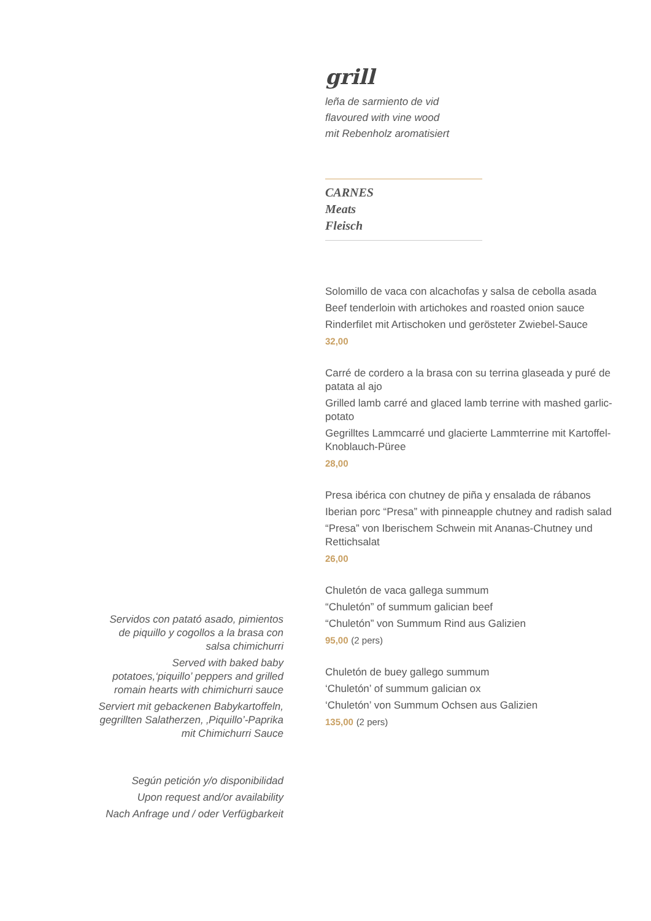grill
leña de sarmiento de vid
flavoured with vine wood
mit Rebenholz aromatisiert
CARNES
Meats
Fleisch
Solomillo de vaca con alcachofas y salsa de cebolla asada
Beef tenderloin with artichokes and roasted onion sauce
Rinderfilet mit Artischoken und gerösteter Zwiebel-Sauce
32,00
Carré de cordero a la brasa con su terrina glaseada y puré de patata al ajo
Grilled lamb carré and glaced lamb terrine with mashed garlic-potato
Gegrilltes Lammcarré und glacierte Lammterrine mit Kartoffel-Knoblauch-Püree
28,00
Presa ibérica con chutney de piña y ensalada de rábanos
Iberian porc “Presa” with pinneapple chutney and radish salad
“Presa” von Iberischem Schwein mit Ananas-Chutney und Rettichsalat
26,00
Chuletón de vaca gallega summum
“Chuletón” of summum galician beef
“Chuletón” von Summum Rind aus Galizien
95,00 (2 pers)
Chuletón de buey gallego summum
‘Chuletón’ of summum galician ox
‘Chuletón’ von Summum Ochsen aus Galizien
135,00 (2 pers)
Servidos con patató asado, pimientos de piquillo y cogollos a la brasa con salsa chimichurri
Served with baked baby potatoes,‘piquillo’ peppers and grilled romain hearts with chimichurri sauce
Serviert mit gebackenen Babykartoffeln, gegrillten Salatherzen, ‚Piquillo’-Paprika mit Chimichurri Sauce
Según petición y/o disponibilidad
Upon request and/or availability
Nach Anfrage und / oder Verfügbarkeit